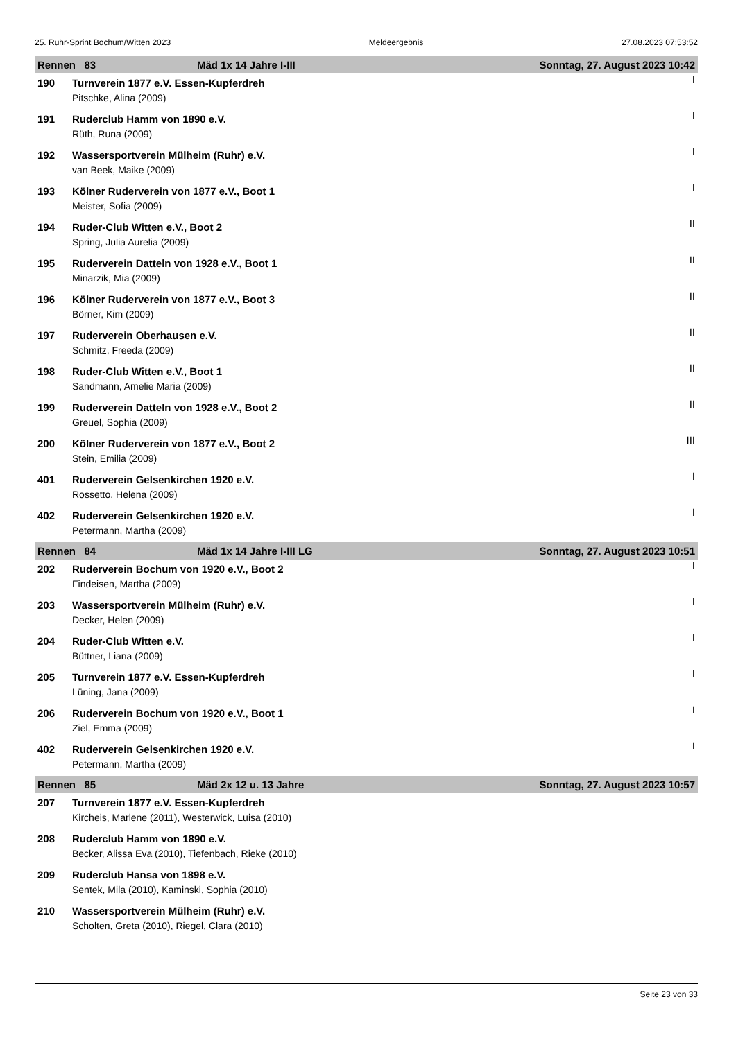25. Ruhr-Sprint Bochum/Witten 2023 Meldeergebnis 27.08.2023 07:53:52
| Rennen 83 | | Mäd 1x 14 Jahre I-III | Sonntag, 27. August 2023 10:42 |
| 190 | Turnverein 1877 e.V. Essen-Kupferdreh | | I |
| | Pitschke, Alina (2009) | | |
| 191 | Ruderclub Hamm von 1890 e.V. | | I |
| | Rüth, Runa (2009) | | |
| 192 | Wassersportverein Mülheim (Ruhr) e.V. | | I |
| | van Beek, Maike (2009) | | |
| 193 | Kölner Ruderverein von 1877 e.V., Boot 1 | | I |
| | Meister, Sofia (2009) | | |
| 194 | Ruder-Club Witten e.V., Boot 2 | | II |
| | Spring, Julia Aurelia (2009) | | |
| 195 | Ruderverein Datteln von 1928 e.V., Boot 1 | | II |
| | Minarzik, Mia (2009) | | |
| 196 | Kölner Ruderverein von 1877 e.V., Boot 3 | | II |
| | Börner, Kim (2009) | | |
| 197 | Ruderverein Oberhausen e.V. | | II |
| | Schmitz, Freeda (2009) | | |
| 198 | Ruder-Club Witten e.V., Boot 1 | | II |
| | Sandmann, Amelie Maria (2009) | | |
| 199 | Ruderverein Datteln von 1928 e.V., Boot 2 | | II |
| | Greuel, Sophia (2009) | | |
| 200 | Kölner Ruderverein von 1877 e.V., Boot 2 | | III |
| | Stein, Emilia (2009) | | |
| 401 | Ruderverein Gelsenkirchen 1920 e.V. | | I |
| | Rossetto, Helena (2009) | | |
| 402 | Ruderverein Gelsenkirchen 1920 e.V. | | I |
| | Petermann, Martha (2009) | | |
| Rennen 84 | | Mäd 1x 14 Jahre I-III LG | Sonntag, 27. August 2023 10:51 |
| 202 | Ruderverein Bochum von 1920 e.V., Boot 2 | | I |
| | Findeisen, Martha (2009) | | |
| 203 | Wassersportverein Mülheim (Ruhr) e.V. | | I |
| | Decker, Helen (2009) | | |
| 204 | Ruder-Club Witten e.V. | | I |
| | Büttner, Liana (2009) | | |
| 205 | Turnverein 1877 e.V. Essen-Kupferdreh | | I |
| | Lüning, Jana (2009) | | |
| 206 | Ruderverein Bochum von 1920 e.V., Boot 1 | | I |
| | Ziel, Emma (2009) | | |
| 402 | Ruderverein Gelsenkirchen 1920 e.V. | | I |
| | Petermann, Martha (2009) | | |
| Rennen 85 | | Mäd 2x 12 u. 13 Jahre | Sonntag, 27. August 2023 10:57 |
| 207 | Turnverein 1877 e.V. Essen-Kupferdreh | | |
| | Kircheis, Marlene (2011), Westerwick, Luisa (2010) | | |
| 208 | Ruderclub Hamm von 1890 e.V. | | |
| | Becker, Alissa Eva (2010), Tiefenbach, Rieke (2010) | | |
| 209 | Ruderclub Hansa von 1898 e.V. | | |
| | Sentek, Mila (2010), Kaminski, Sophia (2010) | | |
| 210 | Wassersportverein Mülheim (Ruhr) e.V. | | |
| | Scholten, Greta (2010), Riegel, Clara (2010) | | |
Seite 23 von 33